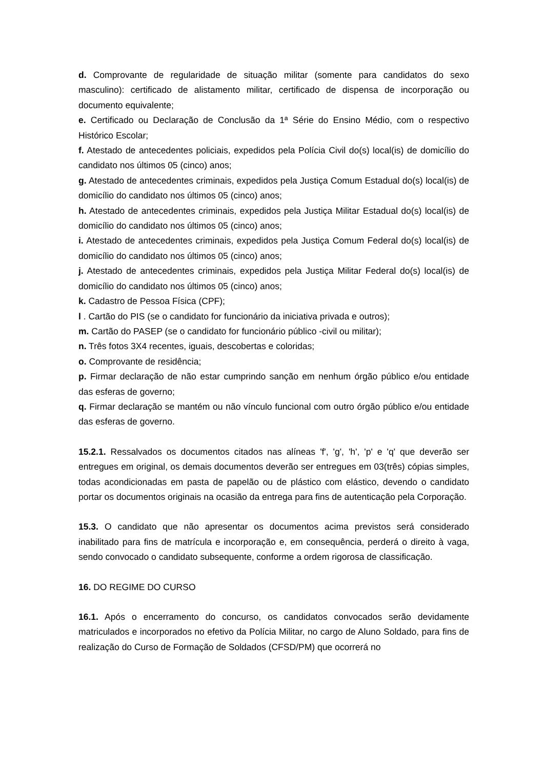d. Comprovante de regularidade de situação militar (somente para candidatos do sexo masculino): certificado de alistamento militar, certificado de dispensa de incorporação ou documento equivalente;
e. Certificado ou Declaração de Conclusão da 1ª Série do Ensino Médio, com o respectivo Histórico Escolar;
f. Atestado de antecedentes policiais, expedidos pela Polícia Civil do(s) local(is) de domicílio do candidato nos últimos 05 (cinco) anos;
g. Atestado de antecedentes criminais, expedidos pela Justiça Comum Estadual do(s) local(is) de domicílio do candidato nos últimos 05 (cinco) anos;
h. Atestado de antecedentes criminais, expedidos pela Justiça Militar Estadual do(s) local(is) de domicílio do candidato nos últimos 05 (cinco) anos;
i. Atestado de antecedentes criminais, expedidos pela Justiça Comum Federal do(s) local(is) de domicílio do candidato nos últimos 05 (cinco) anos;
j. Atestado de antecedentes criminais, expedidos pela Justiça Militar Federal do(s) local(is) de domicílio do candidato nos últimos 05 (cinco) anos;
k. Cadastro de Pessoa Física (CPF);
l . Cartão do PIS (se o candidato for funcionário da iniciativa privada e outros);
m. Cartão do PASEP (se o candidato for funcionário público -civil ou militar);
n. Três fotos 3X4 recentes, iguais, descobertas e coloridas;
o. Comprovante de residência;
p. Firmar declaração de não estar cumprindo sanção em nenhum órgão público e/ou entidade das esferas de governo;
q. Firmar declaração se mantém ou não vínculo funcional com outro órgão público e/ou entidade das esferas de governo.
15.2.1. Ressalvados os documentos citados nas alíneas 'f', 'g', 'h', 'p' e 'q' que deverão ser entregues em original, os demais documentos deverão ser entregues em 03(três) cópias simples, todas acondicionadas em pasta de papelão ou de plástico com elástico, devendo o candidato portar os documentos originais na ocasião da entrega para fins de autenticação pela Corporação.
15.3. O candidato que não apresentar os documentos acima previstos será considerado inabilitado para fins de matrícula e incorporação e, em consequência, perderá o direito à vaga, sendo convocado o candidato subsequente, conforme a ordem rigorosa de classificação.
16. DO REGIME DO CURSO
16.1. Após o encerramento do concurso, os candidatos convocados serão devidamente matriculados e incorporados no efetivo da Polícia Militar, no cargo de Aluno Soldado, para fins de realização do Curso de Formação de Soldados (CFSD/PM) que ocorrerá no